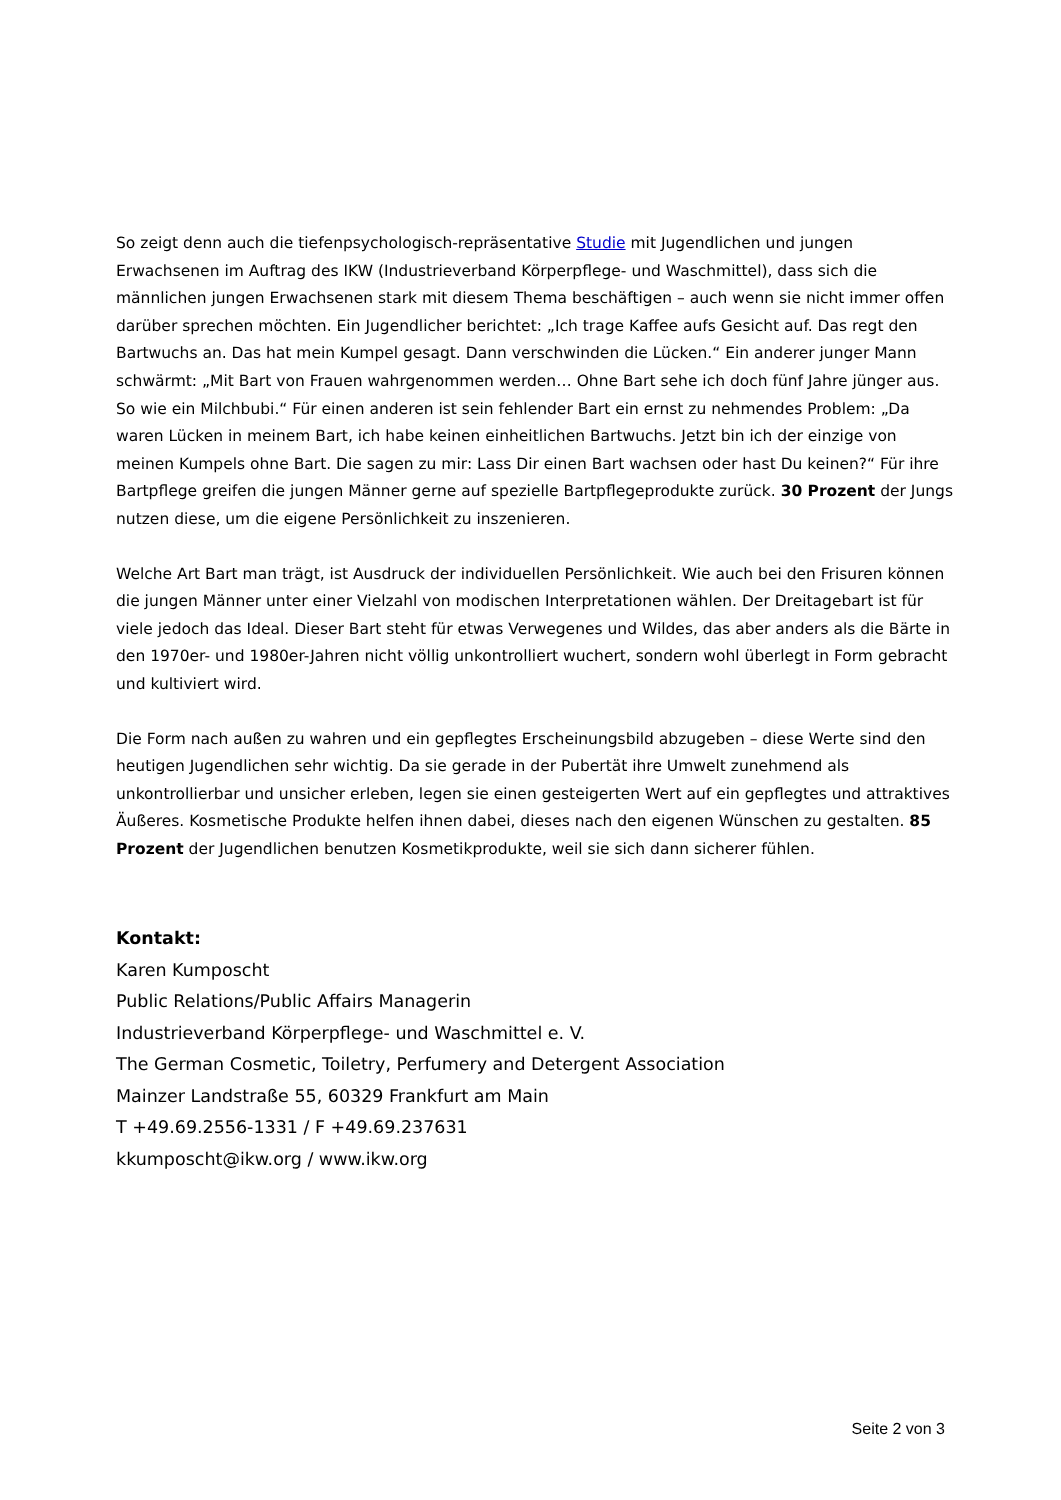So zeigt denn auch die tiefenpsychologisch-repräsentative Studie mit Jugendlichen und jungen Erwachsenen im Auftrag des IKW (Industrieverband Körperpflege- und Waschmittel), dass sich die männlichen jungen Erwachsenen stark mit diesem Thema beschäftigen – auch wenn sie nicht immer offen darüber sprechen möchten. Ein Jugendlicher berichtet: „Ich trage Kaffee aufs Gesicht auf. Das regt den Bartwuchs an. Das hat mein Kumpel gesagt. Dann verschwinden die Lücken.“ Ein anderer junger Mann schwärmt: „Mit Bart von Frauen wahrgenommen werden… Ohne Bart sehe ich doch fünf Jahre jünger aus. So wie ein Milchbubi.“ Für einen anderen ist sein fehlender Bart ein ernst zu nehmendes Problem: „Da waren Lücken in meinem Bart, ich habe keinen einheitlichen Bartwuchs. Jetzt bin ich der einzige von meinen Kumpels ohne Bart. Die sagen zu mir: Lass Dir einen Bart wachsen oder hast Du keinen?“ Für ihre Bartpflege greifen die jungen Männer gerne auf spezielle Bartpflegeprodukte zurück. 30 Prozent der Jungs nutzen diese, um die eigene Persönlichkeit zu inszenieren.
Welche Art Bart man trägt, ist Ausdruck der individuellen Persönlichkeit. Wie auch bei den Frisuren können die jungen Männer unter einer Vielzahl von modischen Interpretationen wählen. Der Dreitagebart ist für viele jedoch das Ideal. Dieser Bart steht für etwas Verwegenes und Wildes, das aber anders als die Bärte in den 1970er- und 1980er-Jahren nicht völlig unkontrolliert wuchert, sondern wohl überlegt in Form gebracht und kultiviert wird.
Die Form nach außen zu wahren und ein gepflegtes Erscheinungsbild abzugeben – diese Werte sind den heutigen Jugendlichen sehr wichtig. Da sie gerade in der Pubertät ihre Umwelt zunehmend als unkontrollierbar und unsicher erleben, legen sie einen gesteigerten Wert auf ein gepflegtes und attraktives Äußeres. Kosmetische Produkte helfen ihnen dabei, dieses nach den eigenen Wünschen zu gestalten. 85 Prozent der Jugendlichen benutzen Kosmetikprodukte, weil sie sich dann sicherer fühlen.
Kontakt:
Karen Kumposcht
Public Relations/Public Affairs Managerin
Industrieverband Körperpflege- und Waschmittel e. V.
The German Cosmetic, Toiletry, Perfumery and Detergent Association
Mainzer Landstraße 55, 60329 Frankfurt am Main
T +49.69.2556-1331 / F +49.69.237631
kkumposcht@ikw.org / www.ikw.org
Seite 2 von 3